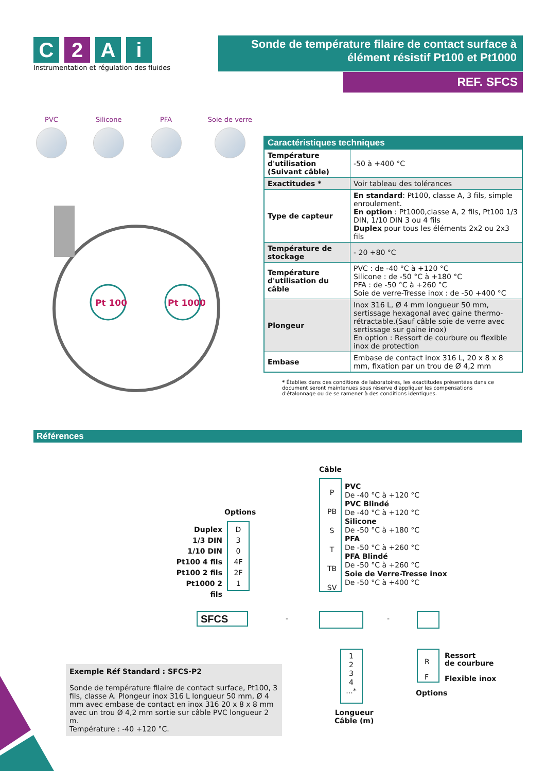C 2 A i
Instrumentation et régulation des fluides
Sonde de température filaire de contact surface à élément résistif Pt100 et Pt1000
REF. SFCS
PVC Silicone PFA Soie de verre
Pt 100
Pt 1000
| Caractéristiques techniques | |
| --- | --- |
| Température d'utilisation (Suivant câble) | -50 à +400 °C |
| Exactitudes * | Voir tableau des tolérances |
| Type de capteur | En standard : Pt100, classe A, 3 fils, simple enroulement. En option : Pt1000,classe A, 2 fils, Pt100 1/3 DIN, 1/10 DIN 3 ou 4 fils Duplex pour tous les éléments 2x2 ou 2x3 fils |
| Température de stockage | - 20 +80 °C |
| Température d'utilisation du câble | PVC : de -40 °C à +120 °C Silicone : de -50 °C à +180 °C PFA : de -50 °C à +260 °C Soie de verre-Tresse inox : de -50 +400 °C |
| Plongeur | Inox 316 L, Ø 4 mm longueur 50 mm, sertissage hexagonal avec gaine thermo-rétractable.(Sauf câble soie de verre avec sertissage sur gaine inox) En option : Ressort de courbure ou flexible inox de protection |
| Embase | Embase de contact inox 316 L, 20 x 8 x 8 mm, fixation par un trou de Ø 4,2 mm |
* Établies dans des conditions de laboratoires, les exactitudes présentées dans ce document seront maintenues sous réserve d'appliquer les compensations d'étalonnage ou de se ramener à des conditions identiques.
Références
Câble
P
PB
S
T
TB
SV
PVC
De -40 °C à +120 °C
PVC Blindé
De -40 °C à +120 °C
Silicone
De -50 °C à +180 °C
PFA
De -50 °C à +260 °C
PFA Blindé
De -50 °C à +260 °C
Soie de Verre-Tresse inox
De -50 °C à +400 °C
Options
Duplex
1/3 DIN
1/10 DIN
Pt100 4 fils
Pt100 2 fils
Pt1000 2 fils
D
3
0
4F
2F
1
SFCS - -
1
2
3
4
...*
Longueur
Câble (m)
R
F
Ressort
de courbure
Flexible inox
Options
Exemple Réf Standard : SFCS-P2
Sonde de température filaire de contact surface, Pt100, 3 fils, classe A. Plongeur inox 316 L longueur 50 mm, Ø 4 mm avec embase de contact en inox 316 20 x 8 x 8 mm avec un trou Ø 4,2 mm sortie sur câble PVC longueur 2 m.
Température : -40 +120 °C.